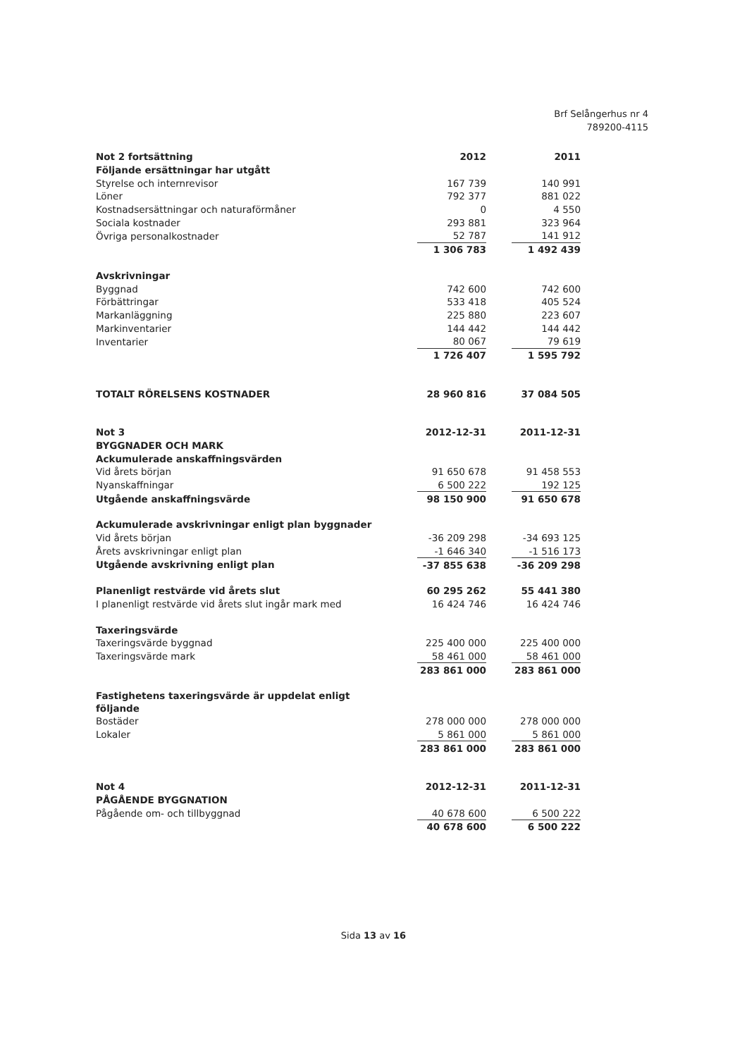Brf Selångerhus nr 4
789200-4115
| Not 2 fortsättning | | 2012 | | 2011 |
| Följande ersättningar har utgått | | | | |
| Styrelse och internrevisor | | 167 739 | | 140 991 |
| Löner | | 792 377 | | 881 022 |
| Kostnadsersättningar och naturaförmåner | | 0 | | 4 550 |
| Sociala kostnader | | 293 881 | | 323 964 |
| Övriga personalkostnader | | 52 787 | | 141 912 |
| | | 1 306 783 | | 1 492 439 |
| Avskrivningar | | | | |
| Byggnad | | 742 600 | | 742 600 |
| Förbättringar | | 533 418 | | 405 524 |
| Markanläggning | | 225 880 | | 223 607 |
| Markinventarier | | 144 442 | | 144 442 |
| Inventarier | | 80 067 | | 79 619 |
| | | 1 726 407 | | 1 595 792 |
| TOTALT RÖRELSENS KOSTNADER | | 28 960 816 | | 37 084 505 |
| Not 3 | | 2012-12-31 | | 2011-12-31 |
| BYGGNADER OCH MARK | | | | |
| Ackumulerade anskaffningsvärden | | | | |
| Vid årets början | | 91 650 678 | | 91 458 553 |
| Nyanskaffningar | | 6 500 222 | | 192 125 |
| Utgående anskaffningsvärde | | 98 150 900 | | 91 650 678 |
| Ackumulerade avskrivningar enligt plan byggnader | | | | |
| Vid årets början | | -36 209 298 | | -34 693 125 |
| Årets avskrivningar enligt plan | | -1 646 340 | | -1 516 173 |
| Utgående avskrivning enligt plan | | -37 855 638 | | -36 209 298 |
| Planenligt restvärde vid årets slut | | 60 295 262 | | 55 441 380 |
| I planenligt restvärde vid årets slut ingår mark med | | 16 424 746 | | 16 424 746 |
| Taxeringsvärde | | | | |
| Taxeringsvärde byggnad | | 225 400 000 | | 225 400 000 |
| Taxeringsvärde mark | | 58 461 000 | | 58 461 000 |
| | | 283 861 000 | | 283 861 000 |
| Fastighetens taxeringsvärde är uppdelat enligt följande | | | | |
| Bostäder | | 278 000 000 | | 278 000 000 |
| Lokaler | | 5 861 000 | | 5 861 000 |
| | | 283 861 000 | | 283 861 000 |
| Not 4 | | 2012-12-31 | | 2011-12-31 |
| PÅGÅENDE BYGGNATION | | | | |
| Pågående om- och tillbyggnad | | 40 678 600 | | 6 500 222 |
| | | 40 678 600 | | 6 500 222 |
Sida 13 av 16